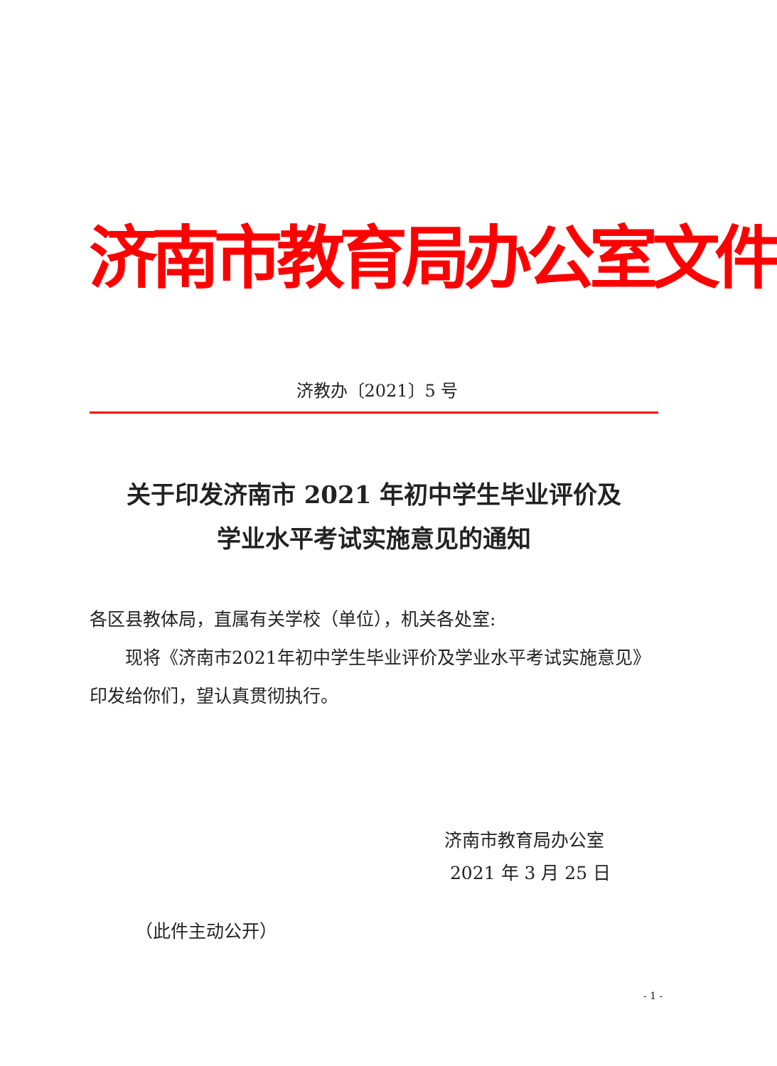济南市教育局办公室文件
济教办〔2021〕5 号
关于印发济南市 2021 年初中学生毕业评价及
学业水平考试实施意见的通知
各区县教体局，直属有关学校（单位），机关各处室:
现将《济南市2021年初中学生毕业评价及学业水平考试实施意见》印发给你们，望认真贯彻执行。
济南市教育局办公室
2021 年 3 月 25 日
（此件主动公开）
- 1 -